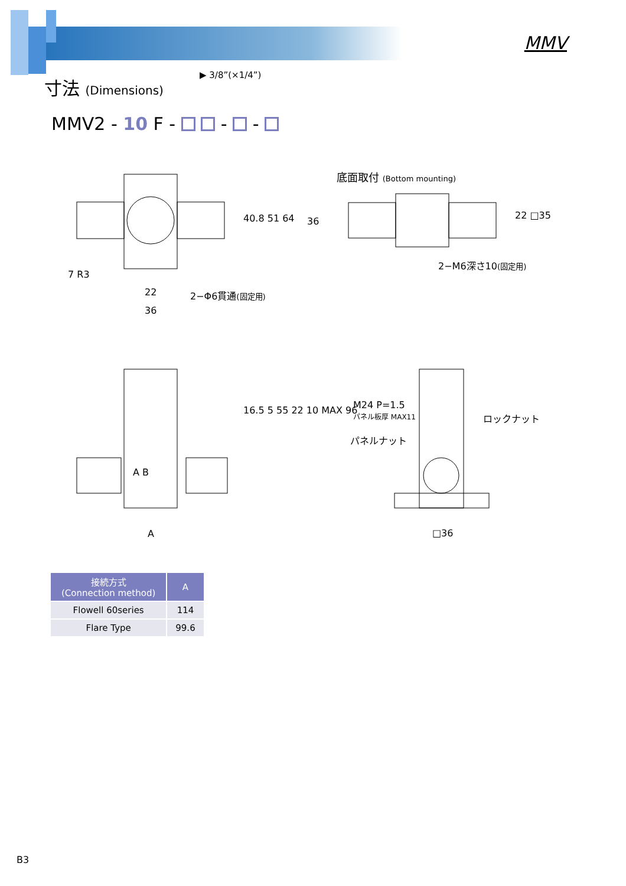MMV
寸法 (Dimensions) ▶ 3/8”(×1/4”)
MMV2 - 10 F - - -
40.8 51 64
7 R3
22 2−Φ6貫通(固定用)
36
底面取付 (Bottom mounting)
36
22 □35
2−M6深さ10(固定用)
A B
16.5 5 55 22 10 MAX 96
A
M24 P=1.5
パネル板厚 MAX11
ロックナット
パネルナット
□36
| 接続方式 (Connection method) | A |
| --- | --- |
| Flowell 60series | 114 |
| Flare Type | 99.6 |
B3